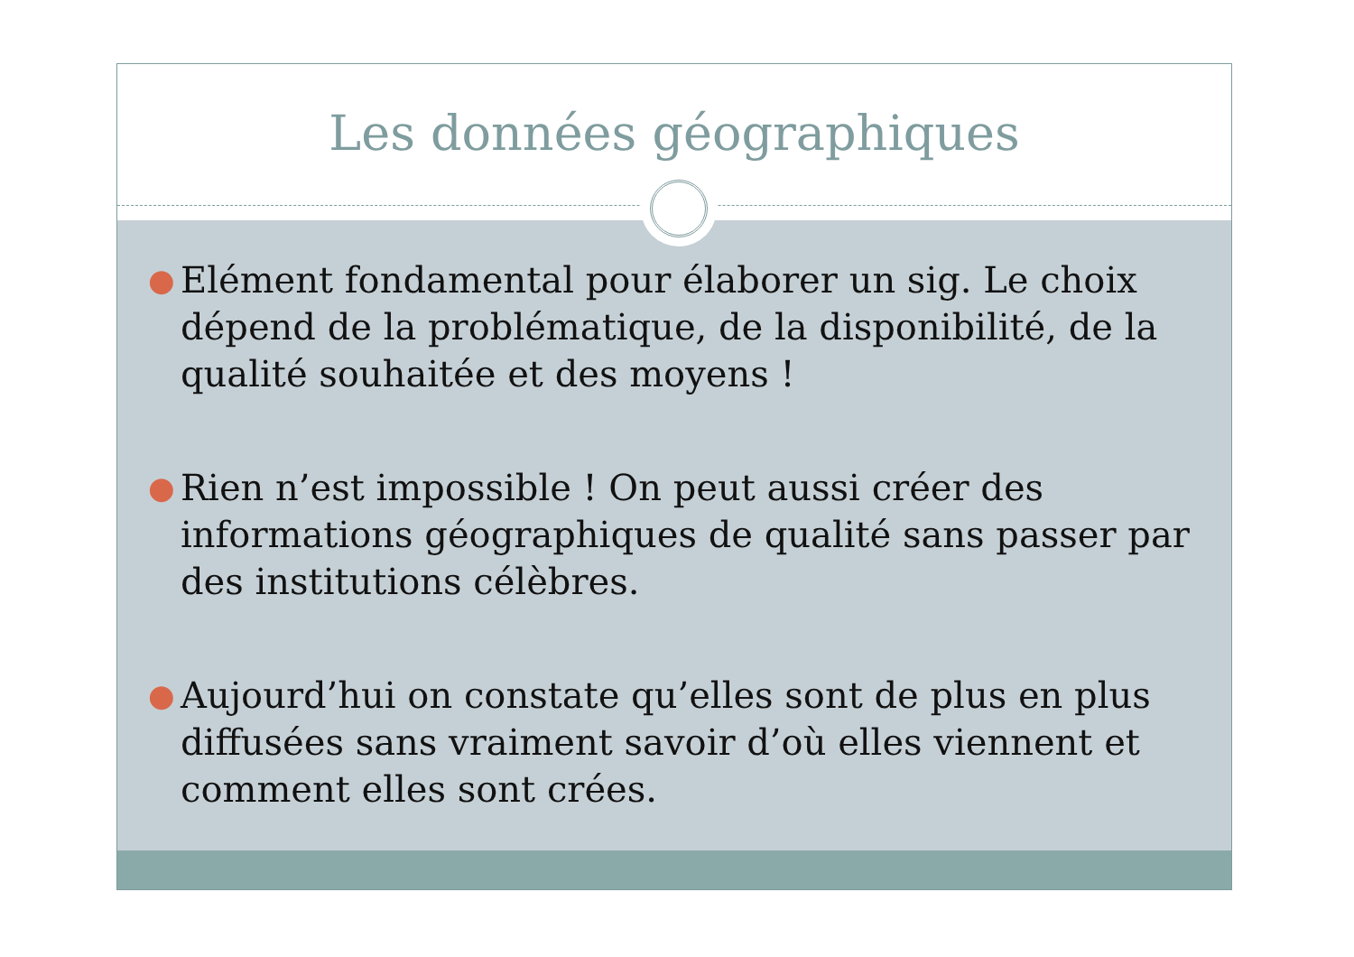Les données géographiques
● Elément fondamental pour élaborer un sig. Le choix dépend de la problématique, de la disponibilité, de la qualité souhaitée et des moyens !
● Rien n’est impossible ! On peut aussi créer des informations géographiques de qualité sans passer par des institutions célèbres.
● Aujourd’hui on constate qu’elles sont de plus en plus diffusées sans vraiment savoir d’où elles viennent et comment elles sont crées.